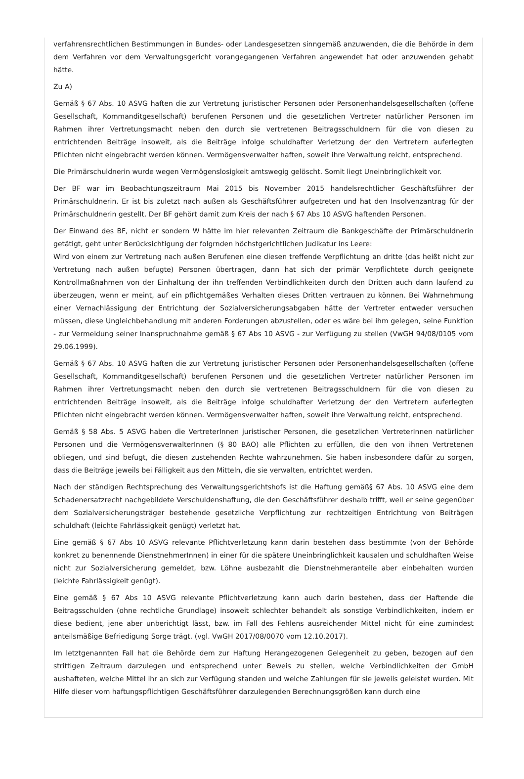verfahrensrechtlichen Bestimmungen in Bundes- oder Landesgesetzen sinngemäß anzuwenden, die die Behörde in dem dem Verfahren vor dem Verwaltungsgericht vorangegangenen Verfahren angewendet hat oder anzuwenden gehabt hätte.
Zu A)
Gemäß § 67 Abs. 10 ASVG haften die zur Vertretung juristischer Personen oder Personenhandelsgesellschaften (offene Gesellschaft, Kommanditgesellschaft) berufenen Personen und die gesetzlichen Vertreter natürlicher Personen im Rahmen ihrer Vertretungsmacht neben den durch sie vertretenen Beitragsschuldnern für die von diesen zu entrichtenden Beiträge insoweit, als die Beiträge infolge schuldhafter Verletzung der den Vertretern auferlegten Pflichten nicht eingebracht werden können. Vermögensverwalter haften, soweit ihre Verwaltung reicht, entsprechend.
Die Primärschuldnerin wurde wegen Vermögenslosigkeit amtswegig gelöscht. Somit liegt Uneinbringlichkeit vor.
Der BF war im Beobachtungszeitraum Mai 2015 bis November 2015 handelsrechtlicher Geschäftsführer der Primärschuldnerin. Er ist bis zuletzt nach außen als Geschäftsführer aufgetreten und hat den Insolvenzantrag für der Primärschuldnerin gestellt. Der BF gehört damit zum Kreis der nach § 67 Abs 10 ASVG haftenden Personen.
Der Einwand des BF, nicht er sondern W hätte im hier relevanten Zeitraum die Bankgeschäfte der Primärschuldnerin getätigt, geht unter Berücksichtigung der folgrnden höchstgerichtlichen Judikatur ins Leere:
Wird von einem zur Vertretung nach außen Berufenen eine diesen treffende Verpflichtung an dritte (das heißt nicht zur Vertretung nach außen befugte) Personen übertragen, dann hat sich der primär Verpflichtete durch geeignete Kontrollmaßnahmen von der Einhaltung der ihn treffenden Verbindlichkeiten durch den Dritten auch dann laufend zu überzeugen, wenn er meint, auf ein pflichtgemäßes Verhalten dieses Dritten vertrauen zu können. Bei Wahrnehmung einer Vernachlässigung der Entrichtung der Sozialversicherungsabgaben hätte der Vertreter entweder versuchen müssen, diese Ungleichbehandlung mit anderen Forderungen abzustellen, oder es wäre bei ihm gelegen, seine Funktion - zur Vermeidung seiner Inanspruchnahme gemäß § 67 Abs 10 ASVG - zur Verfügung zu stellen (VwGH 94/08/0105 vom 29.06.1999).
Gemäß § 67 Abs. 10 ASVG haften die zur Vertretung juristischer Personen oder Personenhandelsgesellschaften (offene Gesellschaft, Kommanditgesellschaft) berufenen Personen und die gesetzlichen Vertreter natürlicher Personen im Rahmen ihrer Vertretungsmacht neben den durch sie vertretenen Beitragsschuldnern für die von diesen zu entrichtenden Beiträge insoweit, als die Beiträge infolge schuldhafter Verletzung der den Vertretern auferlegten Pflichten nicht eingebracht werden können. Vermögensverwalter haften, soweit ihre Verwaltung reicht, entsprechend.
Gemäß § 58 Abs. 5 ASVG haben die VertreterInnen juristischer Personen, die gesetzlichen VertreterInnen natürlicher Personen und die VermögensverwalterInnen (§ 80 BAO) alle Pflichten zu erfüllen, die den von ihnen Vertretenen obliegen, und sind befugt, die diesen zustehenden Rechte wahrzunehmen. Sie haben insbesondere dafür zu sorgen, dass die Beiträge jeweils bei Fälligkeit aus den Mitteln, die sie verwalten, entrichtet werden.
Nach der ständigen Rechtsprechung des Verwaltungsgerichtshofs ist die Haftung gemäß§ 67 Abs. 10 ASVG eine dem Schadenersatzrecht nachgebildete Verschuldenshaftung, die den Geschäftsführer deshalb trifft, weil er seine gegenüber dem Sozialversicherungsträger bestehende gesetzliche Verpflichtung zur rechtzeitigen Entrichtung von Beiträgen schuldhaft (leichte Fahrlässigkeit genügt) verletzt hat.
Eine gemäß § 67 Abs 10 ASVG relevante Pflichtverletzung kann darin bestehen dass bestimmte (von der Behörde konkret zu benennende DienstnehmerInnen) in einer für die spätere Uneinbringlichkeit kausalen und schuldhaften Weise nicht zur Sozialversicherung gemeldet, bzw. Löhne ausbezahlt die Dienstnehmeranteile aber einbehalten wurden (leichte Fahrlässigkeit genügt).
Eine gemäß § 67 Abs 10 ASVG relevante Pflichtverletzung kann auch darin bestehen, dass der Haftende die Beitragsschulden (ohne rechtliche Grundlage) insoweit schlechter behandelt als sonstige Verbindlichkeiten, indem er diese bedient, jene aber unberichtigt lässt, bzw. im Fall des Fehlens ausreichender Mittel nicht für eine zumindest anteilsmäßige Befriedigung Sorge trägt. (vgl. VwGH 2017/08/0070 vom 12.10.2017).
Im letztgenannten Fall hat die Behörde dem zur Haftung Herangezogenen Gelegenheit zu geben, bezogen auf den strittigen Zeitraum darzulegen und entsprechend unter Beweis zu stellen, welche Verbindlichkeiten der GmbH aushafteten, welche Mittel ihr an sich zur Verfügung standen und welche Zahlungen für sie jeweils geleistet wurden. Mit Hilfe dieser vom haftungspflichtigen Geschäftsführer darzulegenden Berechnungsgrößen kann durch eine